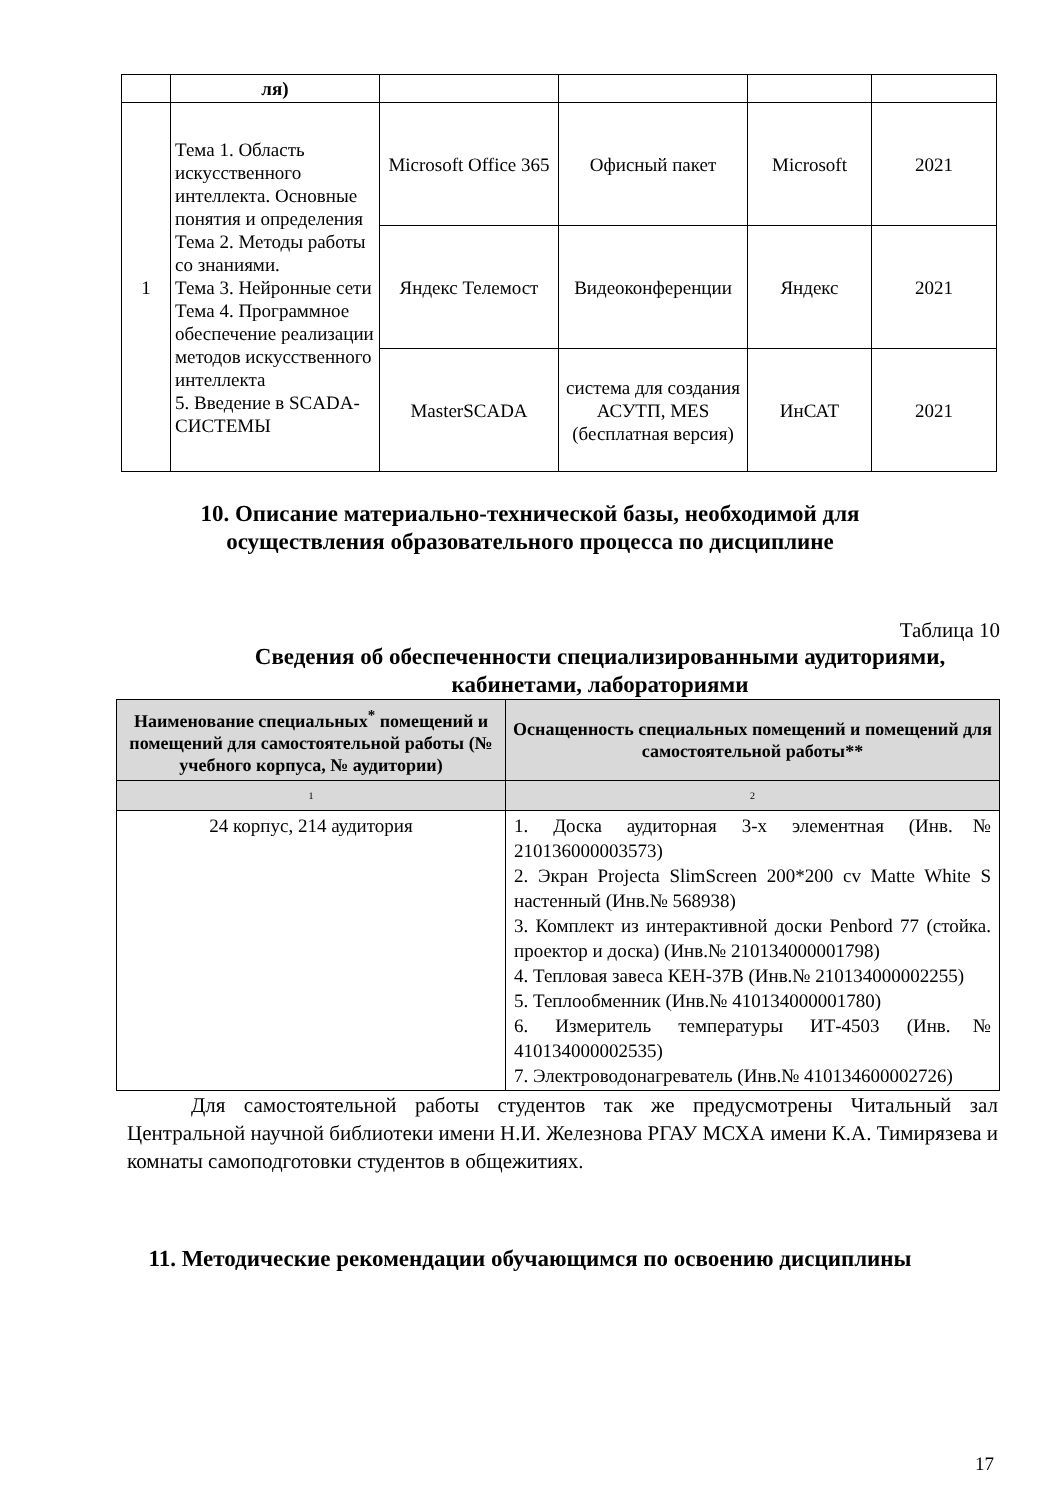| | ля) | | | | |
| 1 | Тема 1. Область искусственного интеллекта. Основные понятия и определения Тема 2. Методы работы со знаниями. Тема 3. Нейронные сети Тема 4. Программное обеспечение реализации методов искусственного интеллекта 5. Введение в SCADA-СИСТЕМЫ | Microsoft Office 365 | Офисный пакет | Microsoft | 2021 |
| | | Яндекс Телемост | Видеоконференции | Яндекс | 2021 |
| | | MasterSCADA | система для создания АСУТП, MES (бесплатная версия) | ИнСАТ | 2021 |
10. Описание материально-технической базы, необходимой для осуществления образовательного процесса по дисциплине
Таблица 10
Сведения об обеспеченности специализированными аудиториями, кабинетами, лабораториями
| Наименование специальных<sup>*</sup> помещений и помещений для самостоятельной работы (№ учебного корпуса, № аудитории) | Оснащенность специальных помещений и помещений для самостоятельной работы** |
| --- | --- |
| 1 | 2 |
| 24 корпус, 214 аудитория | 1. Доска аудиторная 3-х элементная (Инв.№ 210136000003573) 2. Экран Projecta SlimScreen 200*200 cv Matte White S настенный (Инв.№ 568938) 3. Комплект из интерактивной доски Penbord 77 (стойка. проектор и доска) (Инв.№ 210134000001798) 4. Тепловая завеса КЕН-37В (Инв.№ 210134000002255) 5. Теплообменник (Инв.№ 410134000001780) 6. Измеритель температуры ИТ-4503 (Инв.№ 410134000002535) 7. Электроводонагреватель (Инв.№ 410134600002726) |
Для самостоятельной работы студентов так же предусмотрены Читальный зал Центральной научной библиотеки имени Н.И. Железнова РГАУ МСХА имени К.А. Тимирязева и комнаты самоподготовки студентов в общежитиях.
11. Методические рекомендации обучающимся по освоению дисциплины
17